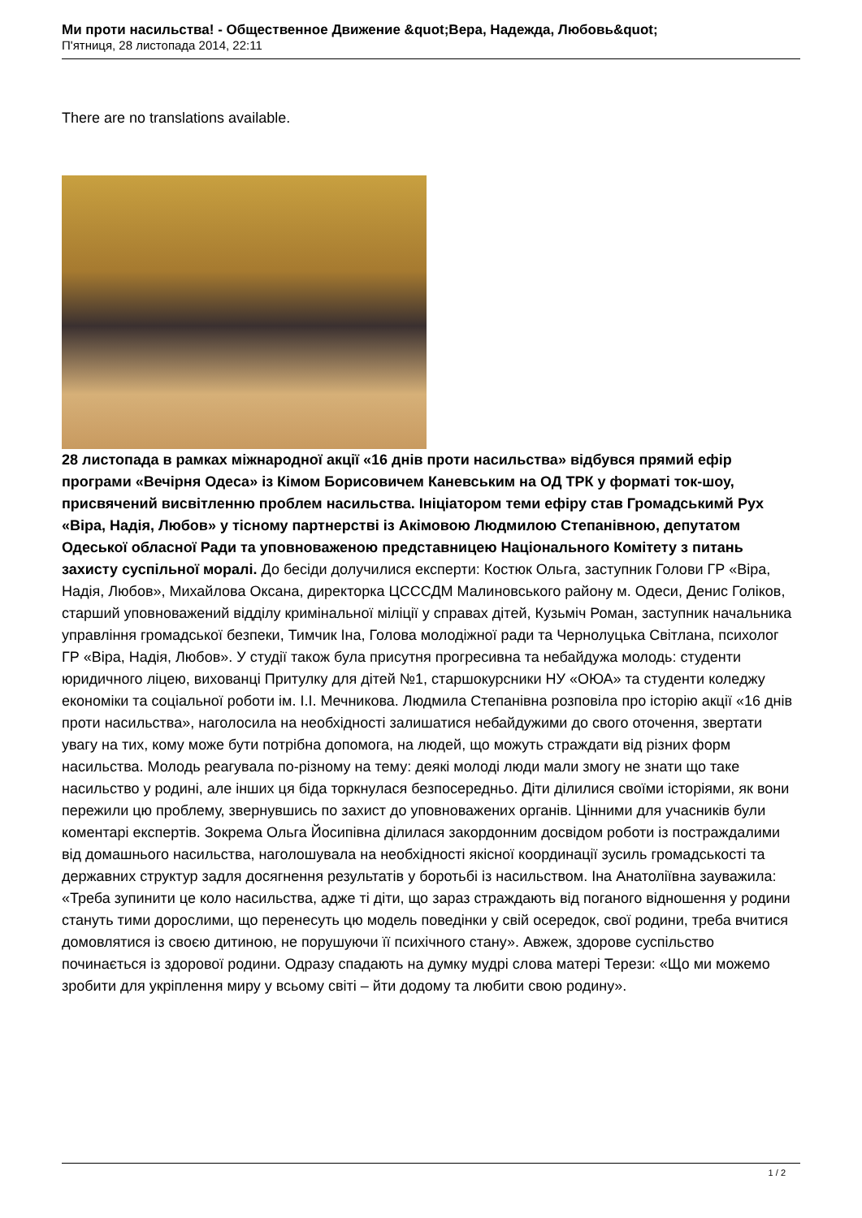Ми проти насильства! - Общественное Движение &quot;Вера, Надежда, Любовь&quot;
П'ятниця, 28 листопада 2014, 22:11
There are no translations available.
28 листопада в рамках міжнародної акції «16 днів проти насильства» відбувся прямий ефір програми «Вечірня Одеса» із Кімом Борисовичем Каневським на ОД ТРК у форматі ток-шоу, присвячений висвітленню проблем насильства. Ініціатором теми ефіру став Громадськимй Рух «Віра, Надія, Любов» у тісному партнерстві із Акімовою Людмилою Степанівною, депутатом Одеської обласної Ради та уповноваженою представницею Національного Комітету з питань захисту суспільної моралі. До бесіди долучилися експерти: Костюк Ольга, заступник Голови ГР «Віра, Надія, Любов», Михайлова Оксана, директорка ЦСССДМ Малиновського району м. Одеси, Денис Голіков, старший уповноважений відділу кримінальної міліції у справах дітей, Кузьміч Роман, заступник начальника управління громадської безпеки, Тимчик Іна, Голова молодіжної ради та Чернолуцька Світлана, психолог ГР «Віра, Надія, Любов». У студії також була присутня прогресивна та небайдужа молодь: студенти юридичного ліцею, вихованці Притулку для дітей №1, старшокурсники НУ «ОЮА» та студенти коледжу економіки та соціальної роботи ім. І.І. Мечникова. Людмила Степанівна розповіла про історію акції «16 днів проти насильства», наголосила на необхідності залишатися небайдужими до свого оточення, звертати увагу на тих, кому може бути потрібна допомога, на людей, що можуть страждати від різних форм насильства. Молодь реагувала по-різному на тему: деякі молоді люди мали змогу не знати що таке насильство у родині, але інших ця біда торкнулася безпосередньо. Діти ділилися своїми історіями, як вони пережили цю проблему, звернувшись по захист до уповноважених органів. Цінними для учасників були коментарі експертів. Зокрема Ольга Йосипівна ділилася закордонним досвідом роботи із постраждалими від домашнього насильства, наголошувала на необхідності якісної координації зусиль громадськості та державних структур задля досягнення результатів у боротьбі із насильством. Іна Анатоліївна зауважила: «Треба зупинити це коло насильства, адже ті діти, що зараз страждають від поганого відношення у родини стануть тими дорослими, що перенесуть цю модель поведінки у свій осередок, свої родини, треба вчитися домовлятися із своєю дитиною, не порушуючи її психічного стану». Авжеж, здорове суспільство починається із здорової родини. Одразу спадають на думку мудрі слова матері Терези: «Що ми можемо зробити для укріплення миру у всьому світі – йти додому та любити свою родину».
1 / 2